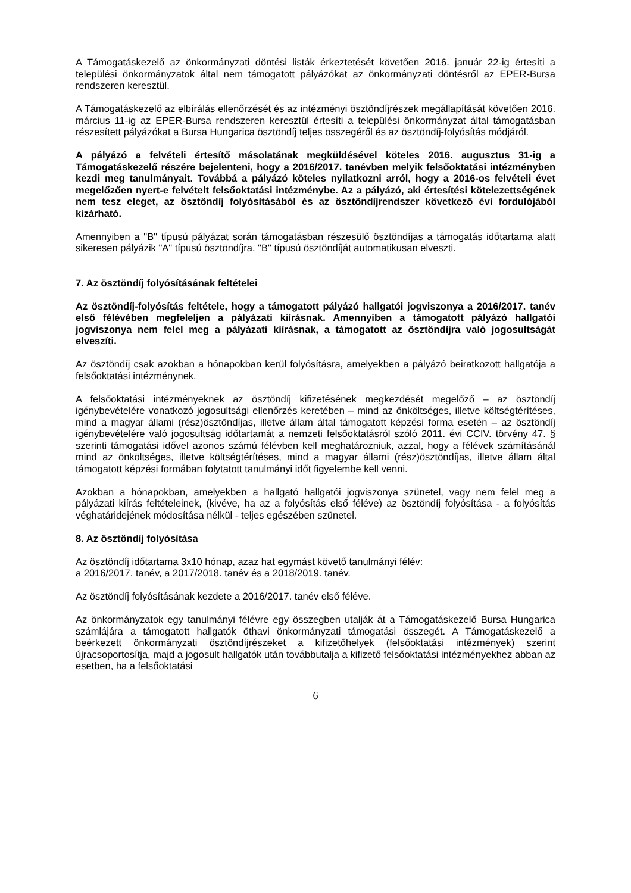A Támogatáskezelő az önkormányzati döntési listák érkeztetését követően 2016. január 22-ig értesíti a települési önkormányzatok által nem támogatott pályázókat az önkormányzati döntésről az EPER-Bursa rendszeren keresztül.
A Támogatáskezelő az elbírálás ellenőrzését és az intézményi ösztöndíjrészek megállapítását követően 2016. március 11-ig az EPER-Bursa rendszeren keresztül értesíti a települési önkormányzat által támogatásban részesített pályázókat a Bursa Hungarica ösztöndíj teljes összegéről és az ösztöndíj-folyósítás módjáról.
A pályázó a felvételi értesítő másolatának megküldésével köteles 2016. augusztus 31-ig a Támogatáskezelő részére bejelenteni, hogy a 2016/2017. tanévben melyik felsőoktatási intézményben kezdi meg tanulmányait. Továbbá a pályázó köteles nyilatkozni arról, hogy a 2016-os felvételi évet megelőzően nyert-e felvételt felsőoktatási intézménybe. Az a pályázó, aki értesítési kötelezettségének nem tesz eleget, az ösztöndíj folyósításából és az ösztöndíjrendszer következő évi fordulójából kizárható.
Amennyiben a "B" típusú pályázat során támogatásban részesülő ösztöndíjas a támogatás időtartama alatt sikeresen pályázik "A" típusú ösztöndíjra, "B" típusú ösztöndíját automatikusan elveszti.
7. Az ösztöndíj folyósításának feltételei
Az ösztöndíj-folyósítás feltétele, hogy a támogatott pályázó hallgatói jogviszonya a 2016/2017. tanév első félévében megfeleljen a pályázati kiírásnak. Amennyiben a támogatott pályázó hallgatói jogviszonya nem felel meg a pályázati kiírásnak, a támogatott az ösztöndíjra való jogosultságát elveszíti.
Az ösztöndíj csak azokban a hónapokban kerül folyósításra, amelyekben a pályázó beiratkozott hallgatója a felsőoktatási intézménynek.
A felsőoktatási intézményeknek az ösztöndíj kifizetésének megkezdését megelőző – az ösztöndíj igénybevételére vonatkozó jogosultsági ellenőrzés keretében – mind az önköltséges, illetve költségtérítéses, mind a magyar állami (rész)ösztöndíjas, illetve állam által támogatott képzési forma esetén – az ösztöndíj igénybevételére való jogosultság időtartamát a nemzeti felsőoktatásról szóló 2011. évi CCIV. törvény 47. § szerinti támogatási idővel azonos számú félévben kell meghatározniuk, azzal, hogy a félévek számításánál mind az önköltséges, illetve költségtérítéses, mind a magyar állami (rész)ösztöndíjas, illetve állam által támogatott képzési formában folytatott tanulmányi időt figyelembe kell venni.
Azokban a hónapokban, amelyekben a hallgató hallgatói jogviszonya szünetel, vagy nem felel meg a pályázati kiírás feltételeinek, (kivéve, ha az a folyósítás első féléve) az ösztöndíj folyósítása - a folyósítás véghatáridejének módosítása nélkül - teljes egészében szünetel.
8. Az ösztöndíj folyósítása
Az ösztöndíj időtartama 3x10 hónap, azaz hat egymást követő tanulmányi félév:
a 2016/2017. tanév, a 2017/2018. tanév és a 2018/2019. tanév.
Az ösztöndíj folyósításának kezdete a 2016/2017. tanév első féléve.
Az önkormányzatok egy tanulmányi félévre egy összegben utalják át a Támogatáskezelő Bursa Hungarica számlájára a támogatott hallgatók öthavi önkormányzati támogatási összegét. A Támogatáskezelő a beérkezett önkormányzati ösztöndíjrészeket a kifizetőhelyek (felsőoktatási intézmények) szerint újracsoportosítja, majd a jogosult hallgatók után továbbutalja a kifizető felsőoktatási intézményekhez abban az esetben, ha a felsőoktatási
6